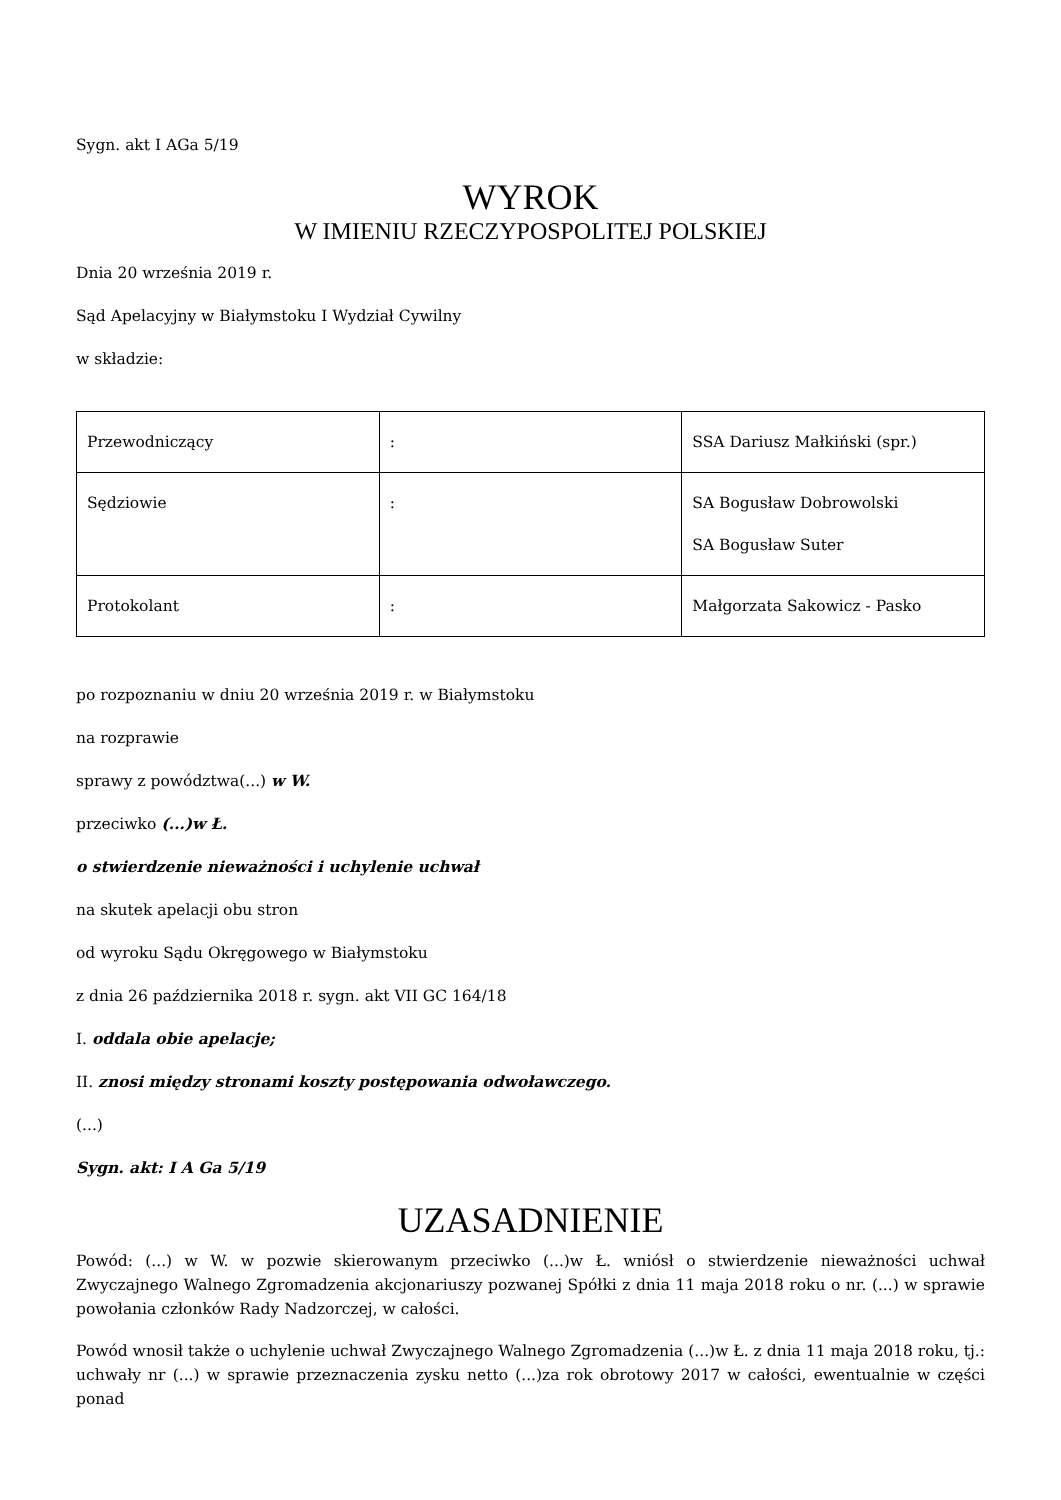Sygn. akt I AGa 5/19
WYROK
W IMIENIU RZECZYPOSPOLITEJ POLSKIEJ
Dnia 20 września 2019 r.
Sąd Apelacyjny w Białymstoku I Wydział Cywilny
w składzie:
| Przewodniczący | : | SSA Dariusz Małkiński (spr.) |
| Sędziowie | : | SA Bogusław Dobrowolski SA Bogusław Suter |
| Protokolant | : | Małgorzata Sakowicz - Pasko |
po rozpoznaniu w dniu 20 września 2019 r. w Białymstoku
na rozprawie
sprawy z powództwa(...) w W.
przeciwko (...)w Ł.
o stwierdzenie nieważności i uchylenie uchwał
na skutek apelacji obu stron
od wyroku Sądu Okręgowego w Białymstoku
z dnia 26 października 2018 r. sygn. akt VII GC 164/18
I. oddala obie apelacje;
II. znosi między stronami koszty postępowania odwoławczego.
(...)
Sygn. akt: I A Ga 5/19
UZASADNIENIE
Powód: (...) w W. w pozwie skierowanym przeciwko (...)w Ł. wniósł o stwierdzenie nieważności uchwał Zwyczajnego Walnego Zgromadzenia akcjonariuszy pozwanej Spółki z dnia 11 maja 2018 roku o nr. (...) w sprawie powołania członków Rady Nadzorczej, w całości.
Powód wnosił także o uchylenie uchwał Zwyczajnego Walnego Zgromadzenia (...)w Ł. z dnia 11 maja 2018 roku, tj.: uchwały nr (...) w sprawie przeznaczenia zysku netto (...)za rok obrotowy 2017 w całości, ewentualnie w części ponad